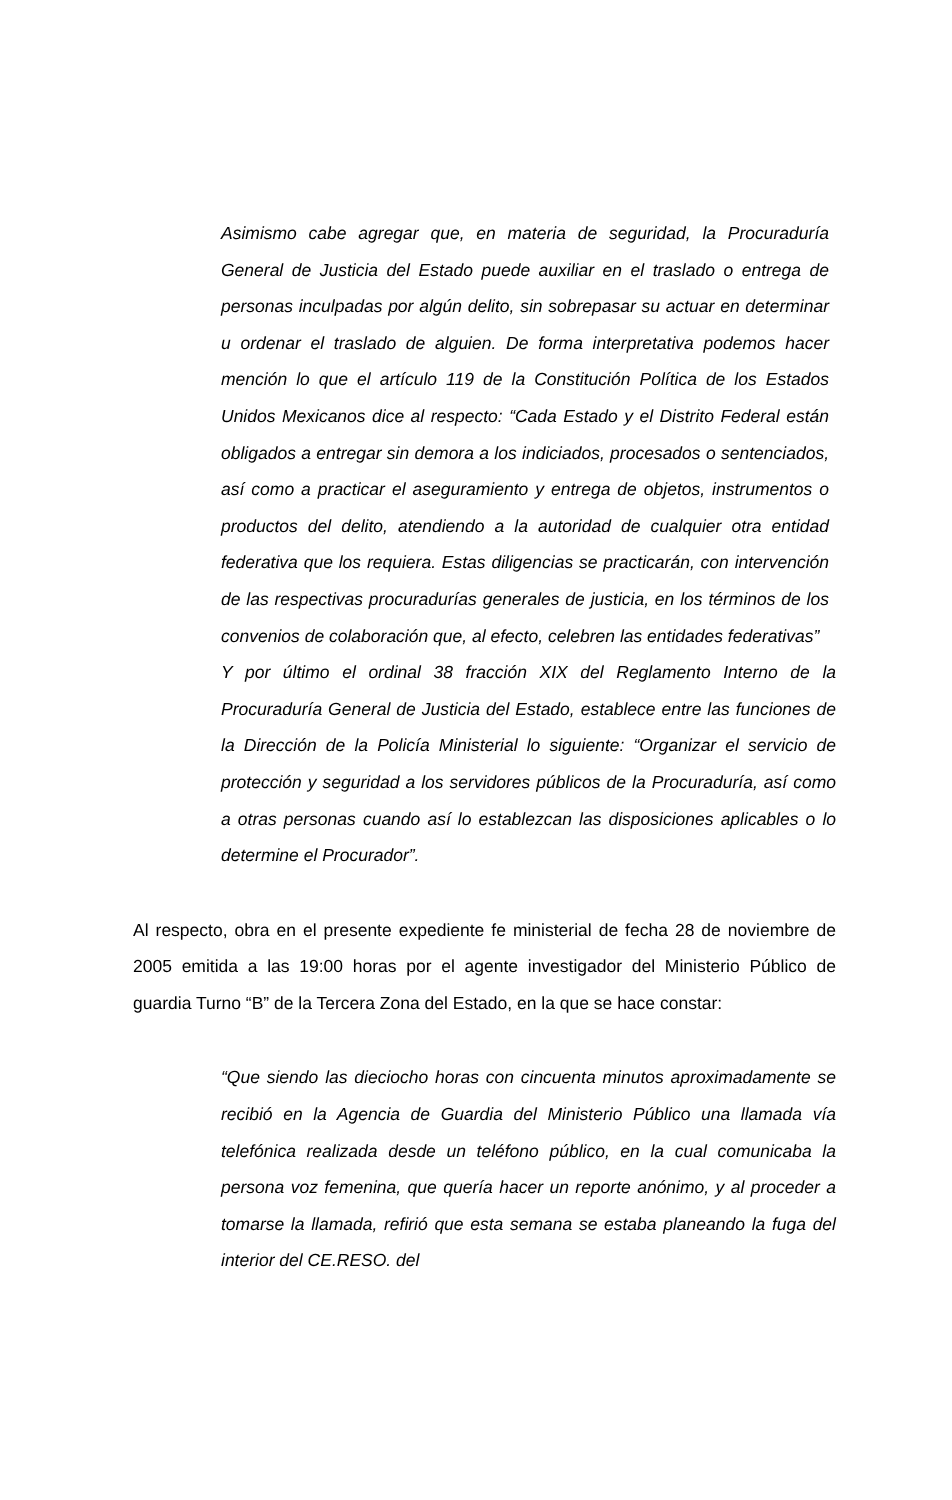Asimismo cabe agregar que, en materia de seguridad, la Procuraduría General de Justicia del Estado puede auxiliar en el traslado o entrega de personas inculpadas por algún delito, sin sobrepasar su actuar en determinar u ordenar el traslado de alguien. De forma interpretativa podemos hacer mención lo que el artículo 119 de la Constitución Política de los Estados Unidos Mexicanos dice al respecto: “Cada Estado y el Distrito Federal están obligados a entregar sin demora a los indiciados, procesados o sentenciados, así como a practicar el aseguramiento y entrega de objetos, instrumentos o productos del delito, atendiendo a la autoridad de cualquier otra entidad federativa que los requiera. Estas diligencias se practicarán, con intervención de las respectivas procuradurías generales de justicia, en los términos de los convenios de colaboración que, al efecto, celebren las entidades federativas”
Y por último el ordinal 38 fracción XIX del Reglamento Interno de la Procuraduría General de Justicia del Estado, establece entre las funciones de la Dirección de la Policía Ministerial lo siguiente: “Organizar el servicio de protección y seguridad a los servidores públicos de la Procuraduría, así como a otras personas cuando así lo establezcan las disposiciones aplicables o lo determine el Procurador”.
Al respecto, obra en el presente expediente fe ministerial de fecha 28 de noviembre de 2005 emitida a las 19:00 horas por el agente investigador del Ministerio Público de guardia Turno “B” de la Tercera Zona del Estado, en la que se hace constar:
“Que siendo las dieciocho horas con cincuenta minutos aproximadamente se recibió en la Agencia de Guardia del Ministerio Público una llamada vía telefónica realizada desde un teléfono público, en la cual comunicaba la persona voz femenina, que quería hacer un reporte anónimo, y al proceder a tomarse la llamada, refirió que esta semana se estaba planeando la fuga del interior del CE.RESO. del